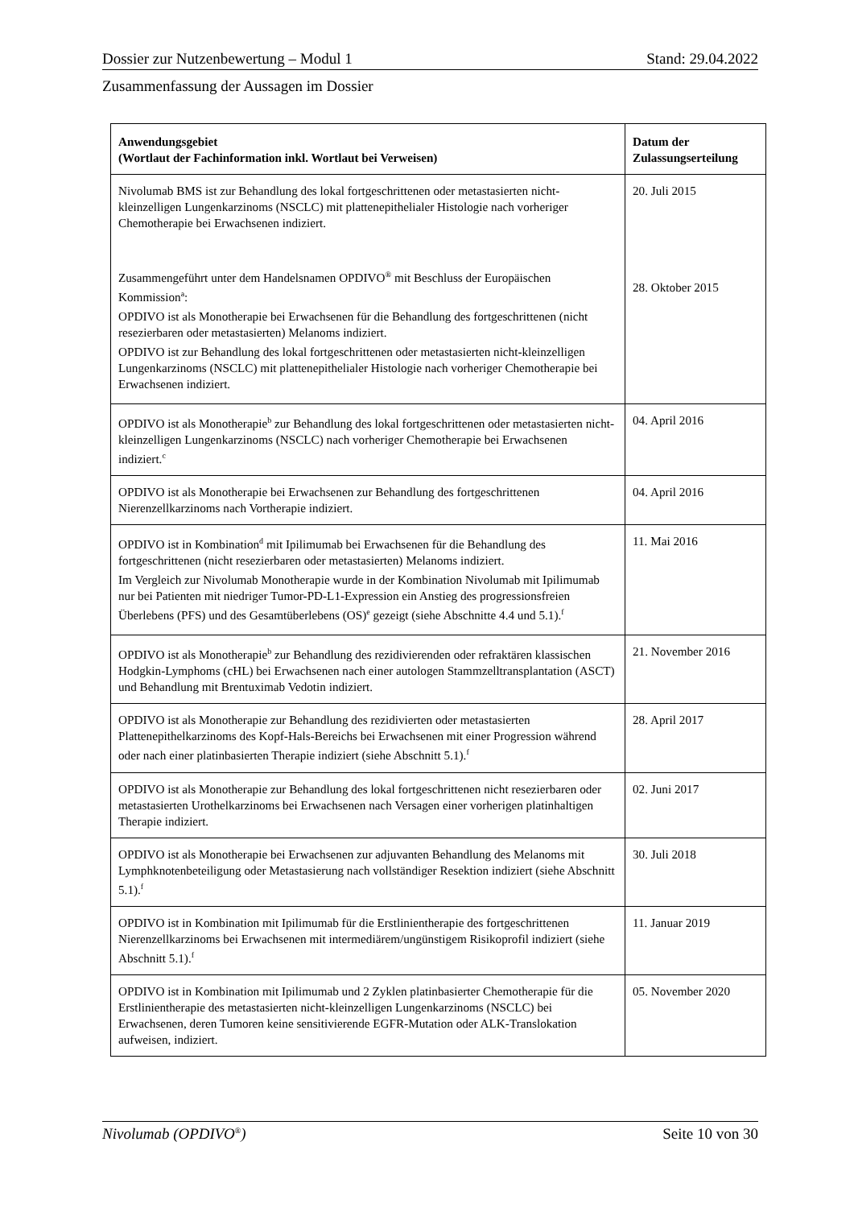Dossier zur Nutzenbewertung – Modul 1 Stand: 29.04.2022
Zusammenfassung der Aussagen im Dossier
| Anwendungsgebiet (Wortlaut der Fachinformation inkl. Wortlaut bei Verweisen) | Datum der Zulassungserteilung |
| --- | --- |
| Nivolumab BMS ist zur Behandlung des lokal fortgeschrittenen oder metastasierten nicht-kleinzelligen Lungenkarzinoms (NSCLC) mit plattenepithelialer Histologie nach vorheriger Chemotherapie bei Erwachsenen indiziert. Zusammengeführt unter dem Handelsnamen OPDIVO<sup>®</sup> mit Beschluss der Europäischen Kommission<sup>a</sup>: OPDIVO ist als Monotherapie bei Erwachsenen für die Behandlung des fortgeschrittenen (nicht resezierbaren oder metastasierten) Melanoms indiziert. OPDIVO ist zur Behandlung des lokal fortgeschrittenen oder metastasierten nicht-kleinzelligen Lungenkarzinoms (NSCLC) mit plattenepithelialer Histologie nach vorheriger Chemotherapie bei Erwachsenen indiziert. | 20. Juli 2015 28. Oktober 2015 |
| OPDIVO ist als Monotherapie<sup>b</sup> zur Behandlung des lokal fortgeschrittenen oder metastasierten nicht-kleinzelligen Lungenkarzinoms (NSCLC) nach vorheriger Chemotherapie bei Erwachsenen indiziert.<sup>c</sup> | 04. April 2016 |
| OPDIVO ist als Monotherapie bei Erwachsenen zur Behandlung des fortgeschrittenen Nierenzellkarzinoms nach Vortherapie indiziert. | 04. April 2016 |
| OPDIVO ist in Kombination<sup>d</sup> mit Ipilimumab bei Erwachsenen für die Behandlung des fortgeschrittenen (nicht resezierbaren oder metastasierten) Melanoms indiziert. Im Vergleich zur Nivolumab Monotherapie wurde in der Kombination Nivolumab mit Ipilimumab nur bei Patienten mit niedriger Tumor-PD-L1-Expression ein Anstieg des progressionsfreien Überlebens (PFS) und des Gesamtüberlebens (OS)<sup>e</sup> gezeigt (siehe Abschnitte 4.4 und 5.1).<sup>f</sup> | 11. Mai 2016 |
| OPDIVO ist als Monotherapie<sup>b</sup> zur Behandlung des rezidivierenden oder refraktären klassischen Hodgkin-Lymphoms (cHL) bei Erwachsenen nach einer autologen Stammzelltransplantation (ASCT) und Behandlung mit Brentuximab Vedotin indiziert. | 21. November 2016 |
| OPDIVO ist als Monotherapie zur Behandlung des rezidivierten oder metastasierten Plattenepithelkarzinoms des Kopf-Hals-Bereichs bei Erwachsenen mit einer Progression während oder nach einer platinbasierten Therapie indiziert (siehe Abschnitt 5.1).<sup>f</sup> | 28. April 2017 |
| OPDIVO ist als Monotherapie zur Behandlung des lokal fortgeschrittenen nicht resezierbaren oder metastasierten Urothelkarzinoms bei Erwachsenen nach Versagen einer vorherigen platinhaltigen Therapie indiziert. | 02. Juni 2017 |
| OPDIVO ist als Monotherapie bei Erwachsenen zur adjuvanten Behandlung des Melanoms mit Lymphknotenbeteiligung oder Metastasierung nach vollständiger Resektion indiziert (siehe Abschnitt 5.1).<sup>f</sup> | 30. Juli 2018 |
| OPDIVO ist in Kombination mit Ipilimumab für die Erstlinientherapie des fortgeschrittenen Nierenzellkarzinoms bei Erwachsenen mit intermediärem/ungünstigem Risikoprofil indiziert (siehe Abschnitt 5.1).<sup>f</sup> | 11. Januar 2019 |
| OPDIVO ist in Kombination mit Ipilimumab und 2 Zyklen platinbasierter Chemotherapie für die Erstlinientherapie des metastasierten nicht-kleinzelligen Lungenkarzinoms (NSCLC) bei Erwachsenen, deren Tumoren keine sensitivierende EGFR-Mutation oder ALK-Translokation aufweisen, indiziert. | 05. November 2020 |
Nivolumab (OPDIVO<sup>®</sup>) Seite 10 von 30